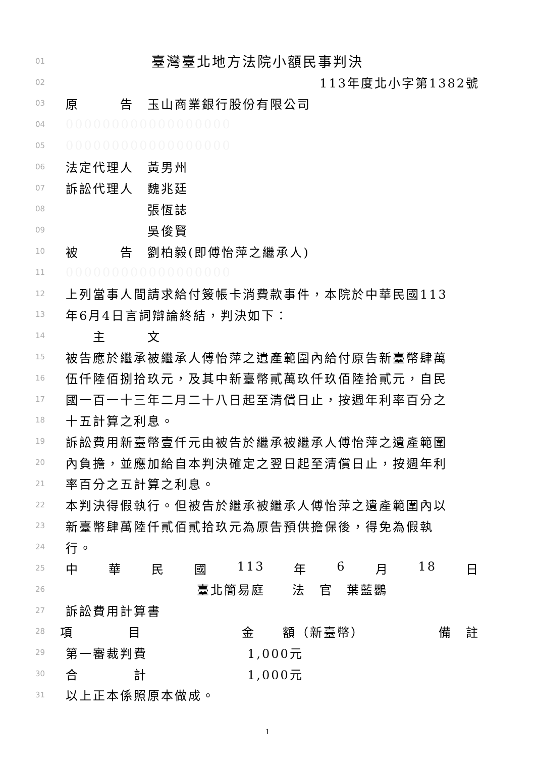01 臺灣臺北地方法院小額民事判決
02 113年度北小字第1382號
03 原　　　告　玉山商業銀行股份有限公司
04 000000000000000000
05 000000000000000000
06 法定代理人　黃男州
07 訴訟代理人　魏兆廷
08　　　　　　張恆誌
09　　　　　　吳俊賢
10 被　　　告　劉柏毅(即傅怡萍之繼承人)
11 000000000000000000
12 上列當事人間請求給付簽帳卡消費款事件，本院於中華民國113
13 年6月4日言詞辯論終結，判決如下：
14　　主　　　文
15 被告應於繼承被繼承人傅怡萍之遺產範圍內給付原告新臺幣肆萬
16 伍仟陸佰捌拾玖元，及其中新臺幣貳萬玖仟玖佰陸拾貳元，自民
17 國一百一十三年二月二十八日起至清償日止，按週年利率百分之
18 十五計算之利息。
19 訴訟費用新臺幣壹仟元由被告於繼承被繼承人傅怡萍之遺產範圍
20 內負擔，並應加給自本判決確定之翌日起至清償日止，按週年利
21 率百分之五計算之利息。
22 本判決得假執行。但被告於繼承被繼承人傅怡萍之遺產範圍內以
23 新臺幣肆萬陸仟貳佰貳拾玖元為原告預供擔保後，得免為假執
24 行。
25 中 華 民 國 113 年 6 月 18 日
26 臺北簡易庭　　法　官　葉藍鸚
27 訴訟費用計算書
28 項　　　　目 金　　額（新臺幣） 備　註
29 第一審裁判費 1,000元
30 合　　　　計 1,000元
31 以上正本係照原本做成。
1